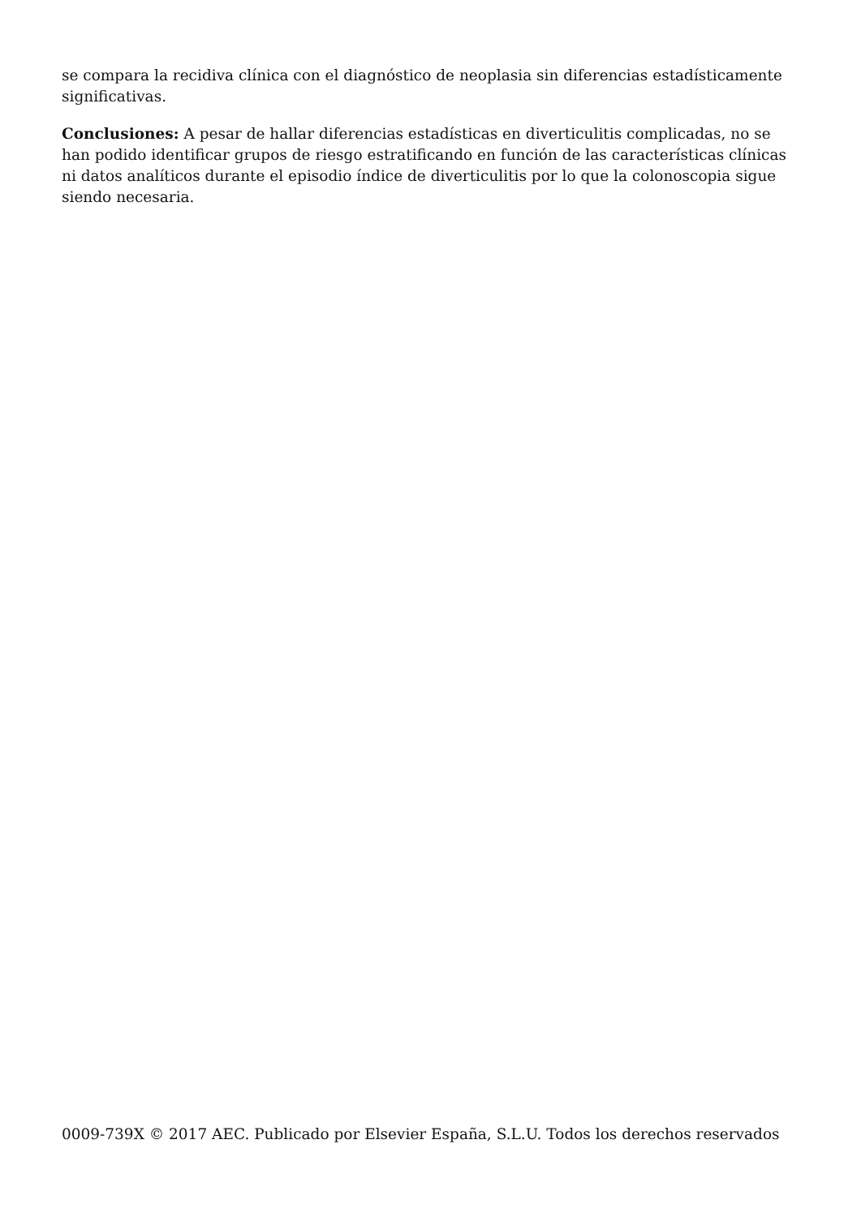se compara la recidiva clínica con el diagnóstico de neoplasia sin diferencias estadísticamente significativas.
Conclusiones: A pesar de hallar diferencias estadísticas en diverticulitis complicadas, no se han podido identificar grupos de riesgo estratificando en función de las características clínicas ni datos analíticos durante el episodio índice de diverticulitis por lo que la colonoscopia sigue siendo necesaria.
0009-739X © 2017 AEC. Publicado por Elsevier España, S.L.U. Todos los derechos reservados